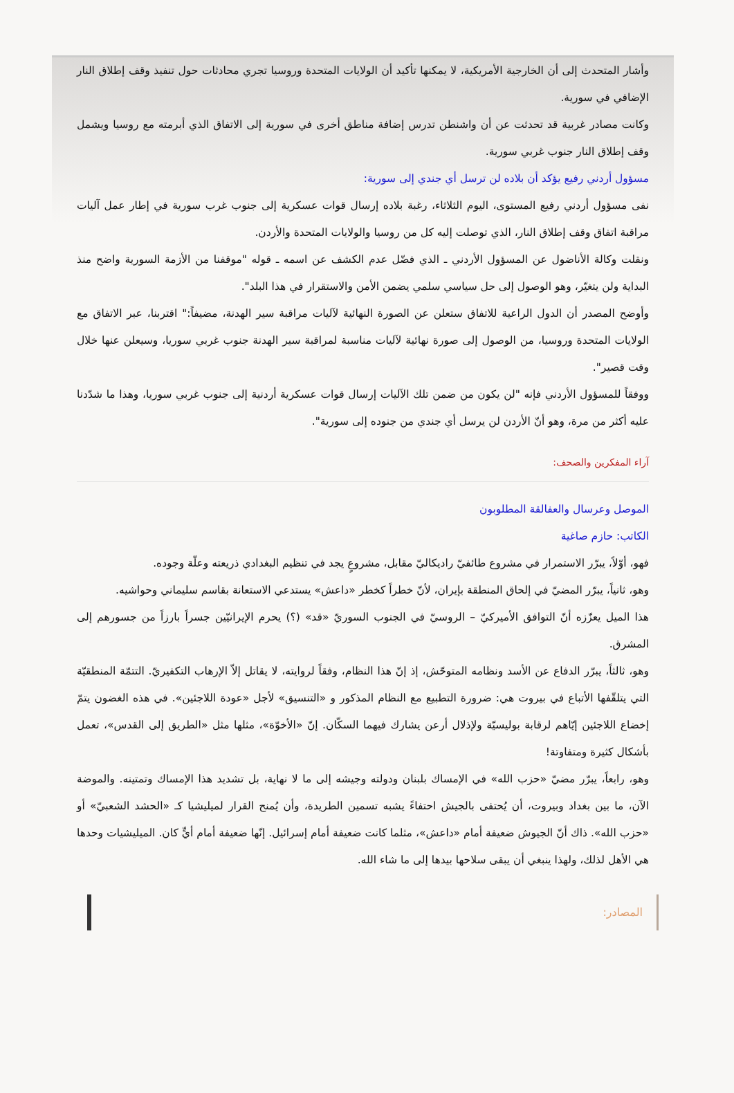وأشار المتحدث إلى أن الخارجية الأمريكية، لا يمكنها تأكيد أن الولايات المتحدة وروسيا تجري محادثات حول تنفيذ وقف إطلاق النار الإضافي في سورية.
وكانت مصادر غربية قد تحدثت عن أن واشنطن تدرس إضافة مناطق أخرى في سورية إلى الاتفاق الذي أبرمته مع روسيا ويشمل وقف إطلاق النار جنوب غربي سورية.
مسؤول أردني رفيع يؤكد أن بلاده لن ترسل أي جندي إلى سورية:
نفى مسؤول أردني رفيع المستوى، اليوم الثلاثاء، رغبة بلاده إرسال قوات عسكرية إلى جنوب غرب سورية في إطار عمل آليات مراقبة اتفاق وقف إطلاق النار، الذي توصلت إليه كل من روسيا والولايات المتحدة والأردن.
ونقلت وكالة الأناضول عن المسؤول الأردني ـ الذي فضّل عدم الكشف عن اسمه ـ قوله "موقفنا من الأزمة السورية واضح منذ البداية ولن يتغيّر، وهو الوصول إلى حل سياسي سلمي يضمن الأمن والاستقرار في هذا البلد".
وأوضح المصدر أن الدول الراعية للاتفاق ستعلن عن الصورة النهائية لآليات مراقبة سير الهدنة، مضيفاً:" اقتربنا، عبر الاتفاق مع الولايات المتحدة وروسيا، من الوصول إلى صورة نهائية لآليات مناسبة لمراقبة سير الهدنة جنوب غربي سوريا، وسيعلن عنها خلال وقت قصير".
ووفقاً للمسؤول الأردني فإنه "لن يكون من ضمن تلك الآليات إرسال قوات عسكرية أردنية إلى جنوب غربي سوريا، وهذا ما شدّدنا عليه أكثر من مرة، وهو أنّ الأردن لن يرسل أي جندي من جنوده إلى سورية".
آراء المفكرين والصحف:
الموصل وعرسال والعفالقة المطلوبون
الكاتب: حازم صاغية
فهو، أوّلاً، يبرّر الاستمرار في مشروع طائفيّ راديكاليّ مقابل، مشروعٍ يجد في تنظيم البغدادي ذريعته وعلّة وجوده.
وهو، ثانياً، يبرّر المضيّ في إلحاق المنطقة بإيران، لأنّ خطراً كخطر «داعش» يستدعي الاستعانة بقاسم سليماني وحواشيه.
هذا الميل يعزّزه أنّ التوافق الأميركيّ – الروسيّ في الجنوب السوريّ «قد» (؟) يحرم الإيرانيّين جسراً بارزاً من جسورهم إلى المشرق.
وهو، ثالثاً، يبرّر الدفاع عن الأسد ونظامه المتوحّش، إذ إنّ هذا النظام، وفقاً لروايته، لا يقاتل إلاّ الإرهاب التكفيريّ. التتمّة المنطقيّة التي يتلقّفها الأتباع في بيروت هي: ضرورة التطبيع مع النظام المذكور و «التنسيق» لأجل «عودة اللاجئين». في هذه الغضون يتمّ إخضاع اللاجئين إيّاهم لرقابة بوليسيّة ولإذلال أرعن يشارك فيهما السكّان. إنّ «الأخوّة»، مثلها مثل «الطريق إلى القدس»، تعمل بأشكال كثيرة ومتفاوتة!
وهو، رابعاً، يبرّر مضيّ «حزب الله» في الإمساك بلبنان ودولته وجيشه إلى ما لا نهاية، بل تشديد هذا الإمساك وتمتينه. والموضة الآن، ما بين بغداد وبيروت، أن يُحتفى بالجيش احتفاءً يشبه تسمين الطريدة، وأن يُمنح القرار لميليشيا كـ «الحشد الشعبيّ» أو «حزب الله». ذاك أنّ الجيوش ضعيفة أمام «داعش»، مثلما كانت ضعيفة أمام إسرائيل. إنّها ضعيفة أمام أيٍّ كان. الميليشيات وحدها هي الأهل لذلك، ولهذا ينبغي أن يبقى سلاحها بيدها إلى ما شاء الله.
المصادر: